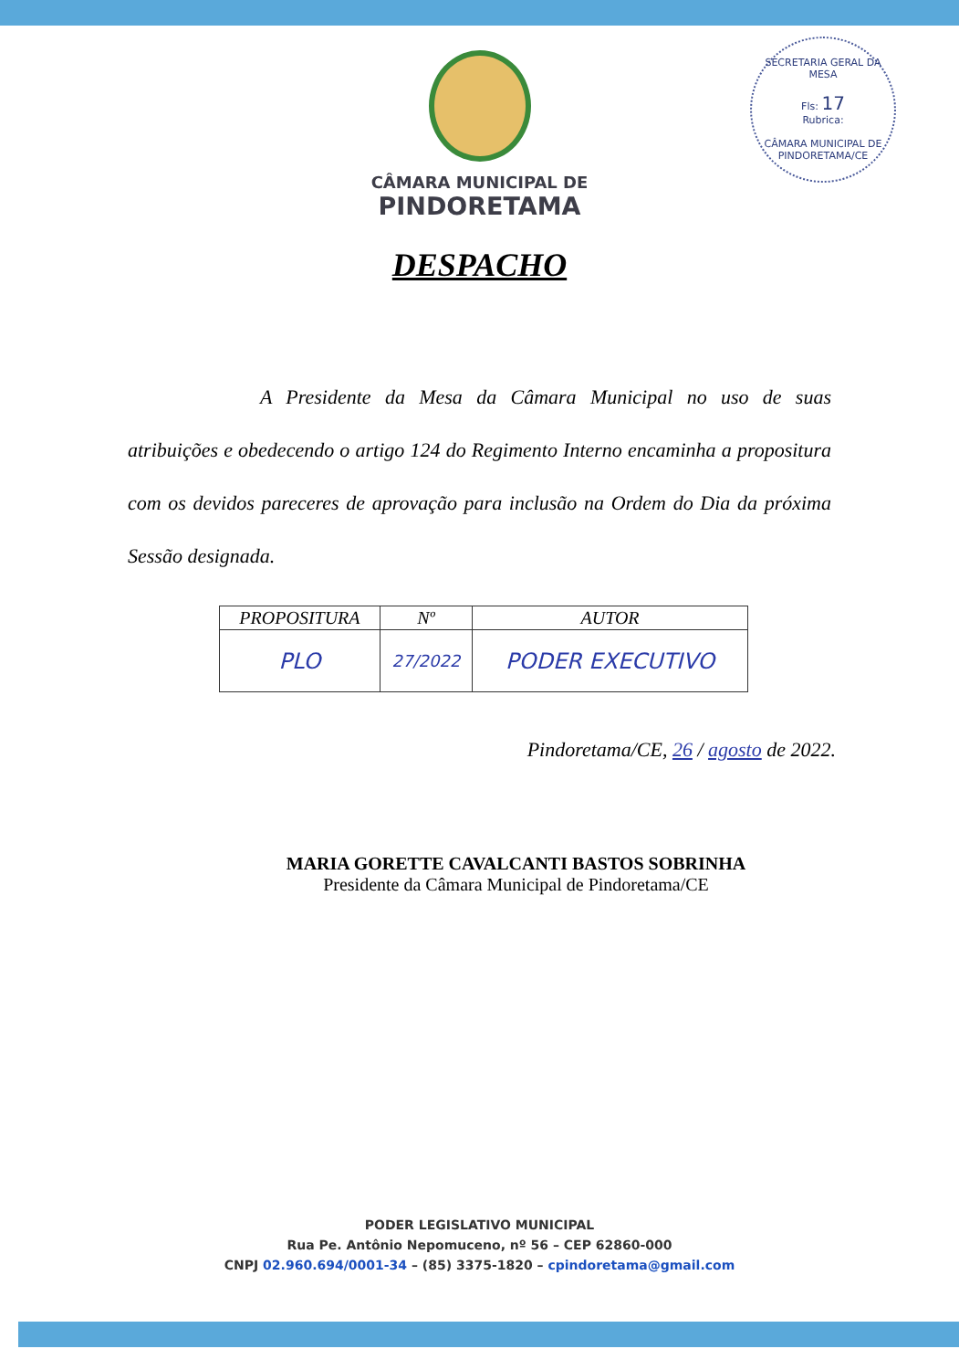SECRETARIA GERAL DA MESA
Fls: 17
Rubrica:
CÂMARA MUNICIPAL DE PINDORETAMA/CE
CÂMARA MUNICIPAL DE
PINDORETAMA
DESPACHO
A Presidente da Mesa da Câmara Municipal no uso de suas atribuições e obedecendo o artigo 124 do Regimento Interno encaminha a propositura com os devidos pareceres de aprovação para inclusão na Ordem do Dia da próxima Sessão designada.
| PROPOSITURA | Nº | AUTOR |
| --- | --- | --- |
| PLO | 27/2022 | PODER EXECUTIVO |
Pindoretama/CE, 26 / agosto de 2022.
MARIA GORETTE CAVALCANTI BASTOS SOBRINHA
Presidente da Câmara Municipal de Pindoretama/CE
PODER LEGISLATIVO MUNICIPAL
Rua Pe. Antônio Nepomuceno, nº 56 – CEP 62860-000
CNPJ 02.960.694/0001-34 – (85) 3375-1820 – cpindoretama@gmail.com